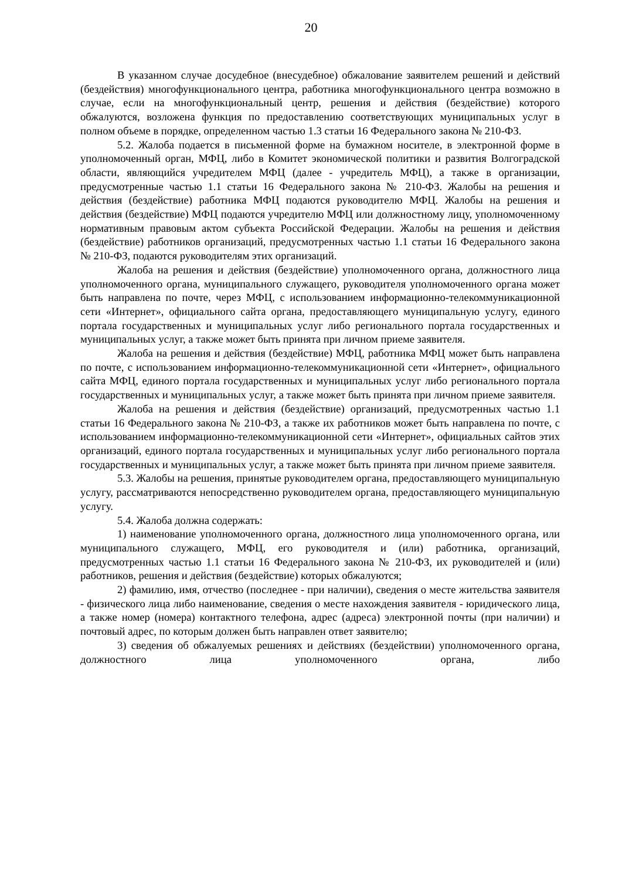20
В указанном случае досудебное (внесудебное) обжалование заявителем решений и действий (бездействия) многофункционального центра, работника многофункционального центра возможно в случае, если на многофункциональный центр, решения и действия (бездействие) которого обжалуются, возложена функция по предоставлению соответствующих муниципальных услуг в полном объеме в порядке, определенном частью 1.3 статьи 16 Федерального закона № 210-ФЗ.
5.2. Жалоба подается в письменной форме на бумажном носителе, в электронной форме в уполномоченный орган, МФЦ, либо в Комитет экономической политики и развития Волгоградской области, являющийся учредителем МФЦ (далее - учредитель МФЦ), а также в организации, предусмотренные частью 1.1 статьи 16 Федерального закона № 210-ФЗ. Жалобы на решения и действия (бездействие) работника МФЦ подаются руководителю МФЦ. Жалобы на решения и действия (бездействие) МФЦ подаются учредителю МФЦ или должностному лицу, уполномоченному нормативным правовым актом субъекта Российской Федерации. Жалобы на решения и действия (бездействие) работников организаций, предусмотренных частью 1.1 статьи 16 Федерального закона № 210-ФЗ, подаются руководителям этих организаций.
Жалоба на решения и действия (бездействие) уполномоченного органа, должностного лица уполномоченного органа, муниципального служащего, руководителя уполномоченного органа может быть направлена по почте, через МФЦ, с использованием информационно-телекоммуникационной сети «Интернет», официального сайта органа, предоставляющего муниципальную услугу, единого портала государственных и муниципальных услуг либо регионального портала государственных и муниципальных услуг, а также может быть принята при личном приеме заявителя.
Жалоба на решения и действия (бездействие) МФЦ, работника МФЦ может быть направлена по почте, с использованием информационно-телекоммуникационной сети «Интернет», официального сайта МФЦ, единого портала государственных и муниципальных услуг либо регионального портала государственных и муниципальных услуг, а также может быть принята при личном приеме заявителя.
Жалоба на решения и действия (бездействие) организаций, предусмотренных частью 1.1 статьи 16 Федерального закона № 210-ФЗ, а также их работников может быть направлена по почте, с использованием информационно-телекоммуникационной сети «Интернет», официальных сайтов этих организаций, единого портала государственных и муниципальных услуг либо регионального портала государственных и муниципальных услуг, а также может быть принята при личном приеме заявителя.
5.3. Жалобы на решения, принятые руководителем органа, предоставляющего муниципальную услугу, рассматриваются непосредственно руководителем органа, предоставляющего муниципальную услугу.
5.4. Жалоба должна содержать:
1) наименование уполномоченного органа, должностного лица уполномоченного органа, или муниципального служащего, МФЦ, его руководителя и (или) работника, организаций, предусмотренных частью 1.1 статьи 16 Федерального закона № 210-ФЗ, их руководителей и (или) работников, решения и действия (бездействие) которых обжалуются;
2) фамилию, имя, отчество (последнее - при наличии), сведения о месте жительства заявителя - физического лица либо наименование, сведения о месте нахождения заявителя - юридического лица, а также номер (номера) контактного телефона, адрес (адреса) электронной почты (при наличии) и почтовый адрес, по которым должен быть направлен ответ заявителю;
3) сведения об обжалуемых решениях и действиях (бездействии) уполномоченного органа, должностного лица уполномоченного органа, либо